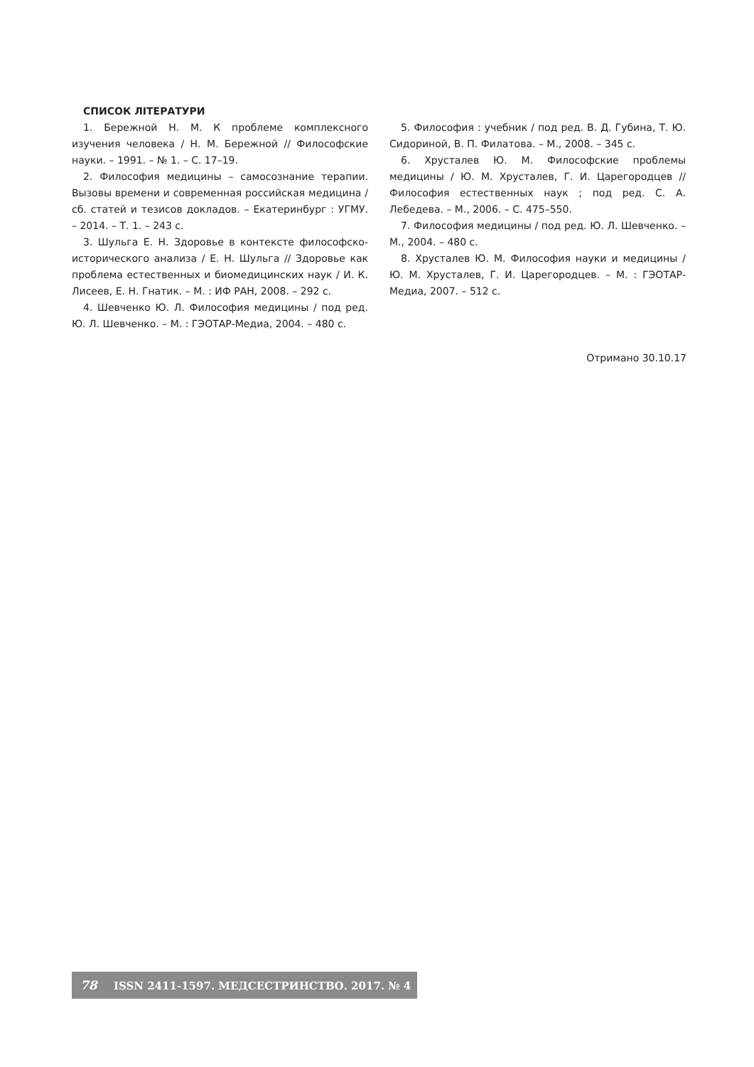СПИСОК ЛІТЕРАТУРИ
1. Бережной Н. М. К проблеме комплексного изучения человека / Н. М. Бережной // Философские науки. – 1991. – № 1. – С. 17–19.
2. Философия медицины – самосознание терапии. Вызовы времени и современная российская медицина / сб. статей и тезисов докладов. – Екатеринбург : УГМУ. – 2014. – Т. 1. – 243 с.
3. Шульга Е. Н. Здоровье в контексте философско-исторического анализа / Е. Н. Шульга // Здоровье как проблема естественных и биомедицинских наук / И. К. Лисеев, Е. Н. Гнатик. – М. : ИФ РАН, 2008. – 292 с.
4. Шевченко Ю. Л. Философия медицины / под ред. Ю. Л. Шевченко. – М. : ГЭОТАР-Медиа, 2004. – 480 с.
5. Философия : учебник / под ред. В. Д. Губина, Т. Ю. Сидориной, В. П. Филатова. – М., 2008. – 345 с.
6. Хрусталев Ю. М. Философские проблемы медицины / Ю. М. Хрусталев, Г. И. Царегородцев // Философия естественных наук ; под ред. С. А. Лебедева. – М., 2006. – С. 475–550.
7. Философия медицины / под ред. Ю. Л. Шевченко. – М., 2004. – 480 с.
8. Хрусталев Ю. М. Философия науки и медицины / Ю. М. Хрусталев, Г. И. Царегородцев. – М. : ГЭОТАР-Медиа, 2007. – 512 с.
Отримано 30.10.17
78 ISSN 2411-1597. МЕДСЕСТРИНСТВО. 2017. № 4